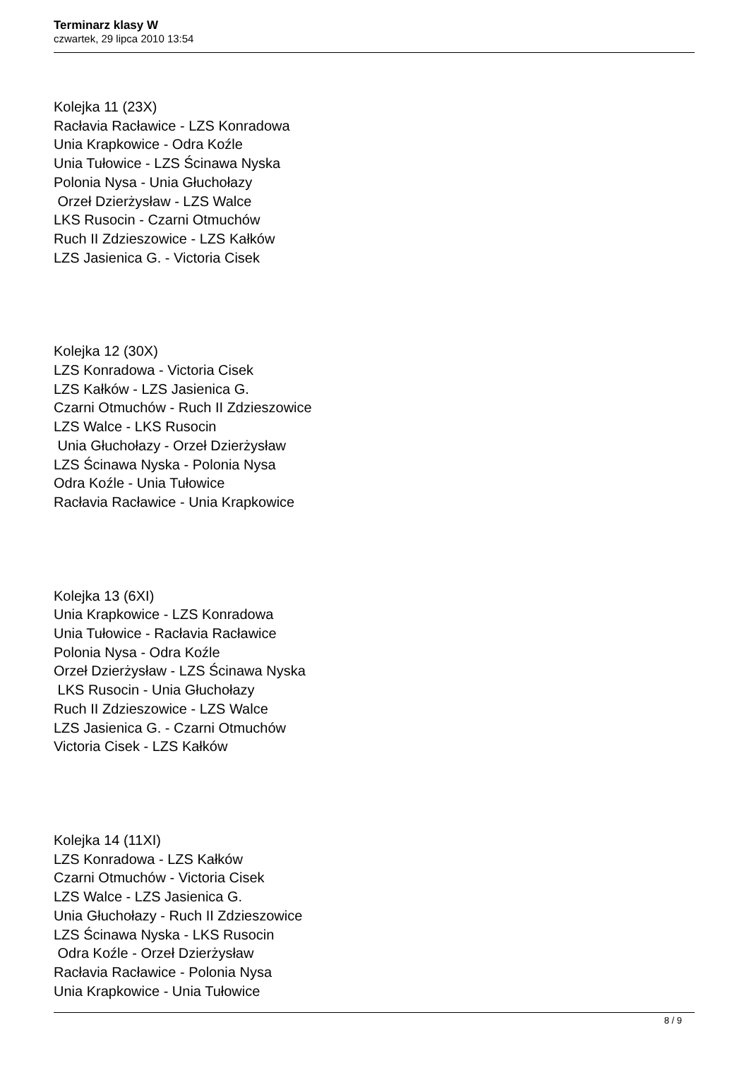Terminarz klasy W
czwartek, 29 lipca 2010 13:54
Kolejka 11 (23X)
Racłavia Racławice - LZS Konradowa
Unia Krapkowice - Odra Koźle
Unia Tułowice - LZS Ścinawa Nyska
Polonia Nysa - Unia Głuchołazy
Orzeł Dzierżysław - LZS Walce
LKS Rusocin - Czarni Otmuchów
Ruch II Zdzieszowice - LZS Kałków
LZS Jasienica G. - Victoria Cisek
Kolejka 12 (30X)
LZS Konradowa - Victoria Cisek
LZS Kałków - LZS Jasienica G.
Czarni Otmuchów - Ruch II Zdzieszowice
LZS Walce - LKS Rusocin
Unia Głuchołazy - Orzeł Dzierżysław
LZS Ścinawa Nyska - Polonia Nysa
Odra Koźle - Unia Tułowice
Racłavia Racławice - Unia Krapkowice
Kolejka 13 (6XI)
Unia Krapkowice - LZS Konradowa
Unia Tułowice - Racłavia Racławice
Polonia Nysa - Odra Koźle
Orzeł Dzierżysław - LZS Ścinawa Nyska
LKS Rusocin - Unia Głuchołazy
Ruch II Zdzieszowice - LZS Walce
LZS Jasienica G. - Czarni Otmuchów
Victoria Cisek - LZS Kałków
Kolejka 14 (11XI)
LZS Konradowa - LZS Kałków
Czarni Otmuchów - Victoria Cisek
LZS Walce - LZS Jasienica G.
Unia Głuchołazy - Ruch II Zdzieszowice
LZS Ścinawa Nyska - LKS Rusocin
Odra Koźle - Orzeł Dzierżysław
Racłavia Racławice - Polonia Nysa
Unia Krapkowice - Unia Tułowice
8 / 9